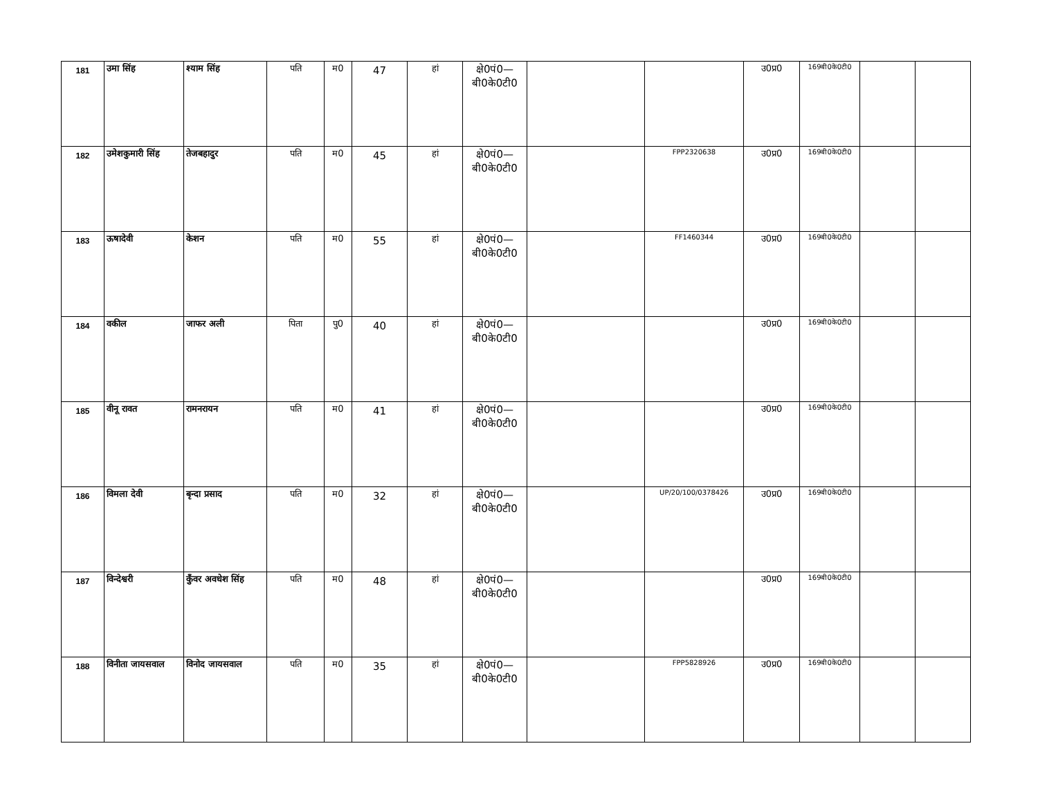| 181 | उमा सिंह | श्याम सिंह | पति | म0 | 47 | हां | क्षे0पं0— बी0के0टी0 | | | उ0प्र0 | 169बी0के0टी0 | | |
| 182 | उमेशकुमारी सिंह | तेजबहादुर | पति | म0 | 45 | हां | क्षे0पं0— बी0के0टी0 | | FPP2320638 | उ0प्र0 | 169बी0के0टी0 | | |
| 183 | ऊषादेवी | केशन | पति | म0 | 55 | हां | क्षे0पं0— बी0के0टी0 | | FF1460344 | उ0प्र0 | 169बी0के0टी0 | | |
| 184 | वकील | जाफर अली | पिता | पु0 | 40 | हां | क्षे0पं0— बी0के0टी0 | | | उ0प्र0 | 169बी0के0टी0 | | |
| 185 | वीनू रावत | रामनरायन | पति | म0 | 41 | हां | क्षे0पं0— बी0के0टी0 | | | उ0प्र0 | 169बी0के0टी0 | | |
| 186 | विमला देवी | बृन्दा प्रसाद | पति | म0 | 32 | हां | क्षे0पं0— बी0के0टी0 | | UP/20/100/0378426 | उ0प्र0 | 169बी0के0टी0 | | |
| 187 | विन्देश्वरी | कुँवर अवधेश सिंह | पति | म0 | 48 | हां | क्षे0पं0— बी0के0टी0 | | | उ0प्र0 | 169बी0के0टी0 | | |
| 188 | विनीता जायसवाल | विनोद जायसवाल | पति | म0 | 35 | हां | क्षे0पं0— बी0के0टी0 | | FPP5828926 | उ0प्र0 | 169बी0के0टी0 | | |